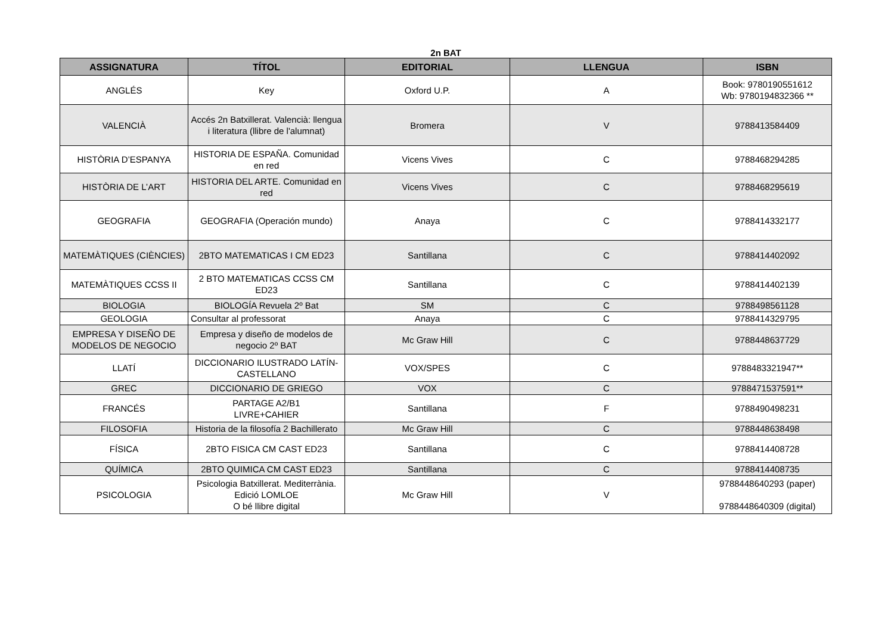2n BAT
| ASSIGNATURA | TÍTOL | EDITORIAL | LLENGUA | ISBN |
| --- | --- | --- | --- | --- |
| ANGLÉS | Key | Oxford U.P. | A | Book: 9780190551612 Wb: 9780194832366 ** |
| VALENCIÀ | Accés 2n Batxillerat. Valencià: llengua i literatura (llibre de l'alumnat) | Bromera | V | 9788413584409 |
| HISTÒRIA D’ESPANYA | HISTORIA DE ESPAÑA. Comunidad en red | Vicens Vives | C | 9788468294285 |
| HISTÒRIA DE L’ART | HISTORIA DEL ARTE. Comunidad en red | Vicens Vives | C | 9788468295619 |
| GEOGRAFIA | GEOGRAFIA (Operación mundo) | Anaya | C | 9788414332177 |
| MATEMÀTIQUES (CIÈNCIES) | 2BTO MATEMATICAS I CM ED23 | Santillana | C | 9788414402092 |
| MATEMÀTIQUES CCSS II | 2 BTO MATEMATICAS CCSS CM ED23 | Santillana | C | 9788414402139 |
| BIOLOGIA | BIOLOGÍA Revuela 2º Bat | SM | C | 9788498561128 |
| GEOLOGIA | Consultar al professorat | Anaya | C | 9788414329795 |
| EMPRESA Y DISEÑO DE MODELOS DE NEGOCIO | Empresa y diseño de modelos de negocio 2º BAT | Mc Graw Hill | C | 9788448637729 |
| LLATÍ | DICCIONARIO ILUSTRADO LATÍN-CASTELLANO | VOX/SPES | C | 9788483321947** |
| GREC | DICCIONARIO DE GRIEGO | VOX | C | 9788471537591** |
| FRANCÉS | PARTAGE A2/B1 LIVRE+CAHIER | Santillana | F | 9788490498231 |
| FILOSOFIA | Historia de la filosofía 2 Bachillerato | Mc Graw Hill | C | 9788448638498 |
| FÍSICA | 2BTO FISICA CM CAST ED23 | Santillana | C | 9788414408728 |
| QUÍMICA | 2BTO QUIMICA CM CAST ED23 | Santillana | C | 9788414408735 |
| PSICOLOGIA | Psicologia Batxillerat. Mediterrània. Edició LOMLOE O bé llibre digital | Mc Graw Hill | V | 9788448640293 (paper) 9788448640309 (digital) |